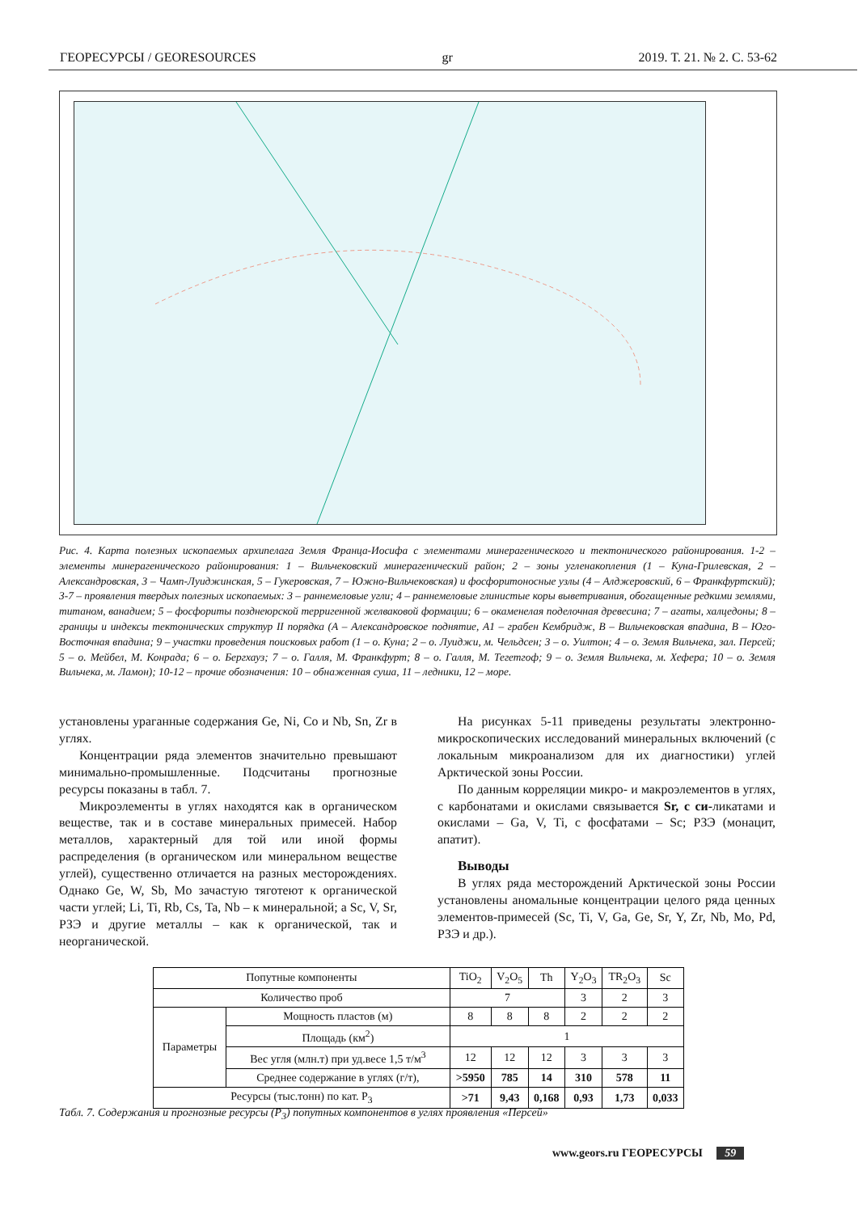ГЕОРЕСУРСЫ / GEORESOURCES gr 2019. Т. 21. № 2. С. 53-62
Рис. 4. Карта полезных ископаемых архипелага Земля Франца-Иосифа с элементами минерагенического и тектонического районирования. 1-2 – элементы минерагенического районирования: 1 – Вильчековский минерагенический район; 2 – зоны угленакопления (1 – Куна-Грилевская, 2 – Александровская, 3 – Чамп-Луиджинская, 5 – Гукеровская, 7 – Южно-Вильчековская) и фосфоритоносные узлы (4 – Алджеровский, 6 – Франкфуртский); 3-7 – проявления твердых полезных ископаемых: 3 – раннемеловые угли; 4 – раннемеловые глинистые коры выветривания, обогащенные редкими землями, титаном, ванадием; 5 – фосфориты позднеюрской терригенной желваковой формации; 6 – окаменелая поделочная древесина; 7 – агаты, халцедоны; 8 – границы и индексы тектонических структур II порядка (А – Александровское поднятие, А1 – грабен Кембридж, В – Вильчековская впадина, В – Юго-Восточная впадина; 9 – участки проведения поисковых работ (1 – о. Куна; 2 – о. Луиджи, м. Чельдсен; 3 – о. Уилтон; 4 – о. Земля Вильчека, зал. Персей; 5 – о. Мейбел, М. Конрада; 6 – о. Бергхауз; 7 – о. Галля, М. Франкфурт; 8 – о. Галля, М. Тегетгоф; 9 – о. Земля Вильчека, м. Хефера; 10 – о. Земля Вильчека, м. Ламон); 10-12 – прочие обозначения: 10 – обнаженная суша, 11 – ледники, 12 – море.
установлены ураганные содержания Ge, Ni, Co и Nb, Sn, Zr в углях.
Концентрации ряда элементов значительно превышают минимально-промышленные. Подсчитаны прогнозные ресурсы показаны в табл. 7.
Микроэлементы в углях находятся как в органическом веществе, так и в составе минеральных примесей. Набор металлов, характерный для той или иной формы распределения (в органическом или минеральном веществе углей), существенно отличается на разных месторождениях. Однако Ge, W, Sb, Mo зачастую тяготеют к органической части углей; Li, Ti, Rb, Cs, Ta, Nb – к минеральной; а Sc, V, Sr, РЗЭ и другие металлы – как к органической, так и неорганической.
На рисунках 5-11 приведены результаты электронно-микроскопических исследований минеральных включений (с локальным микроанализом для их диагностики) углей Арктической зоны России.
По данным корреляции микро- и макроэлементов в углях, с карбонатами и окислами связывается Sr, с си-ликатами и окислами – Ga, V, Ti, с фосфатами – Sc; РЗЭ (монацит, апатит).
Выводы
В углях ряда месторождений Арктической зоны России установлены аномальные концентрации целого ряда ценных элементов-примесей (Sc, Ti, V, Ga, Ge, Sr, Y, Zr, Nb, Mo, Pd, РЗЭ и др.).
| Попутные компоненты | | TiO<sub>2</sub> | V<sub>2</sub>O<sub>5</sub> | Th | Y<sub>2</sub>O<sub>3</sub> | TR<sub>2</sub>O<sub>3</sub> | Sc |
| --- | --- | --- | --- | --- | --- | --- | --- |
| Количество проб | | 7 | | | 3 | 2 | 3 |
| Параметры | Мощность пластов (м) | 8 | 8 | 8 | 2 | 2 | 2 |
| | Площадь (км<sup>2</sup>) | 1 | | | | | |
| | Вес угля (млн.т) при уд.весе 1,5 т/м<sup>3</sup> | 12 | 12 | 12 | 3 | 3 | 3 |
| | Среднее содержание в углях (г/т), | >5950 | 785 | 14 | 310 | 578 | 11 |
| Ресурсы (тыс.тонн) по кат. P<sub>3</sub> | | >71 | 9,43 | 0,168 | 0,93 | 1,73 | 0,033 |
Табл. 7. Содержания и прогнозные ресурсы (P<sub>3</sub>) попутных компонентов в углях проявления «Персей»
www.geors.ru ГЕОРЕСУРСЫ 59